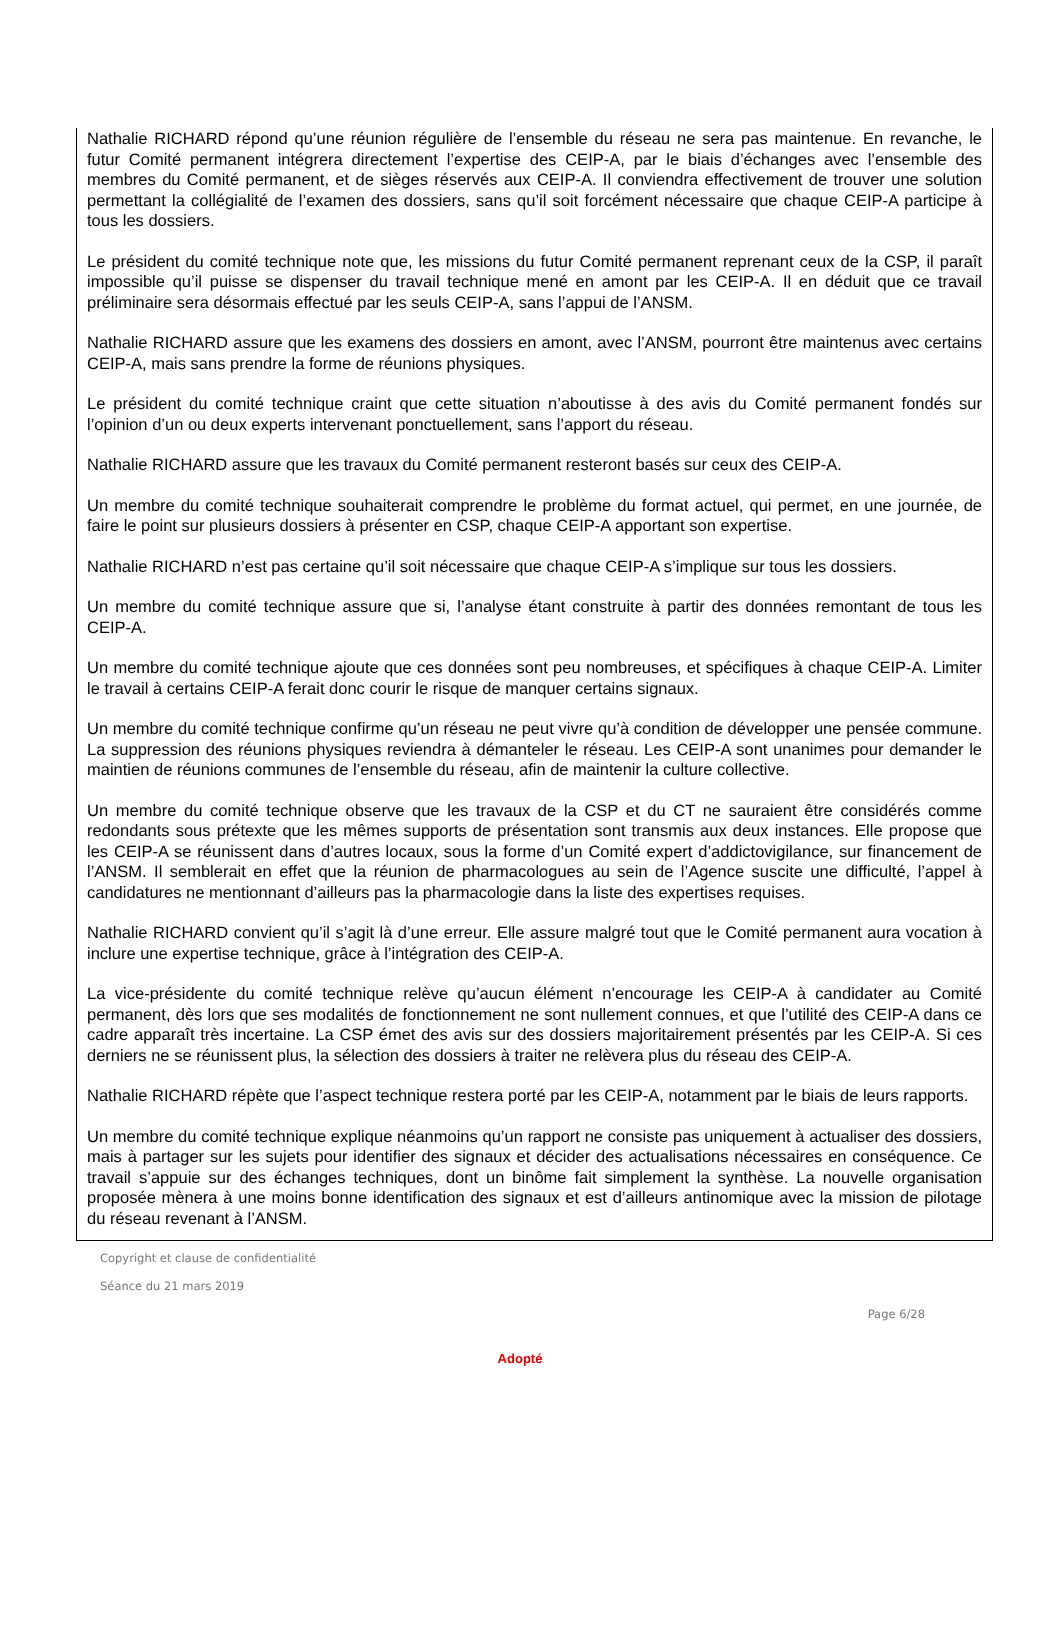Nathalie RICHARD répond qu’une réunion régulière de l’ensemble du réseau ne sera pas maintenue. En revanche, le futur Comité permanent intégrera directement l’expertise des CEIP-A, par le biais d’échanges avec l’ensemble des membres du Comité permanent, et de sièges réservés aux CEIP-A. Il conviendra effectivement de trouver une solution permettant la collégialité de l’examen des dossiers, sans qu’il soit forcément nécessaire que chaque CEIP-A participe à tous les dossiers.
Le président du comité technique note que, les missions du futur Comité permanent reprenant ceux de la CSP, il paraît impossible qu’il puisse se dispenser du travail technique mené en amont par les CEIP-A. Il en déduit que ce travail préliminaire sera désormais effectué par les seuls CEIP-A, sans l’appui de l’ANSM.
Nathalie RICHARD assure que les examens des dossiers en amont, avec l’ANSM, pourront être maintenus avec certains CEIP-A, mais sans prendre la forme de réunions physiques.
Le président du comité technique craint que cette situation n’aboutisse à des avis du Comité permanent fondés sur l’opinion d’un ou deux experts intervenant ponctuellement, sans l’apport du réseau.
Nathalie RICHARD assure que les travaux du Comité permanent resteront basés sur ceux des CEIP-A.
Un membre du comité technique souhaiterait comprendre le problème du format actuel, qui permet, en une journée, de faire le point sur plusieurs dossiers à présenter en CSP, chaque CEIP-A apportant son expertise.
Nathalie RICHARD n’est pas certaine qu’il soit nécessaire que chaque CEIP-A s’implique sur tous les dossiers.
Un membre du comité technique assure que si, l’analyse étant construite à partir des données remontant de tous les CEIP-A.
Un membre du comité technique ajoute que ces données sont peu nombreuses, et spécifiques à chaque CEIP-A. Limiter le travail à certains CEIP-A ferait donc courir le risque de manquer certains signaux.
Un membre du comité technique confirme qu’un réseau ne peut vivre qu’à condition de développer une pensée commune. La suppression des réunions physiques reviendra à démanteler le réseau. Les CEIP-A sont unanimes pour demander le maintien de réunions communes de l’ensemble du réseau, afin de maintenir la culture collective.
Un membre du comité technique observe que les travaux de la CSP et du CT ne sauraient être considérés comme redondants sous prétexte que les mêmes supports de présentation sont transmis aux deux instances. Elle propose que les CEIP-A se réunissent dans d’autres locaux, sous la forme d’un Comité expert d’addictovigilance, sur financement de l’ANSM. Il semblerait en effet que la réunion de pharmacologues au sein de l’Agence suscite une difficulté, l’appel à candidatures ne mentionnant d’ailleurs pas la pharmacologie dans la liste des expertises requises.
Nathalie RICHARD convient qu’il s’agit là d’une erreur. Elle assure malgré tout que le Comité permanent aura vocation à inclure une expertise technique, grâce à l’intégration des CEIP-A.
La vice-présidente du comité technique relève qu’aucun élément n’encourage les CEIP-A à candidater au Comité permanent, dès lors que ses modalités de fonctionnement ne sont nullement connues, et que l’utilité des CEIP-A dans ce cadre apparaît très incertaine. La CSP émet des avis sur des dossiers majoritairement présentés par les CEIP-A. Si ces derniers ne se réunissent plus, la sélection des dossiers à traiter ne relèvera plus du réseau des CEIP-A.
Nathalie RICHARD répète que l’aspect technique restera porté par les CEIP-A, notamment par le biais de leurs rapports.
Un membre du comité technique explique néanmoins qu’un rapport ne consiste pas uniquement à actualiser des dossiers, mais à partager sur les sujets pour identifier des signaux et décider des actualisations nécessaires en conséquence. Ce travail s’appuie sur des échanges techniques, dont un binôme fait simplement la synthèse. La nouvelle organisation proposée mènera à une moins bonne identification des signaux et est d’ailleurs antinomique avec la mission de pilotage du réseau revenant à l’ANSM.
Copyright et clause de confidentialité
Séance du 21 mars 2019
Page 6/28
Adopté